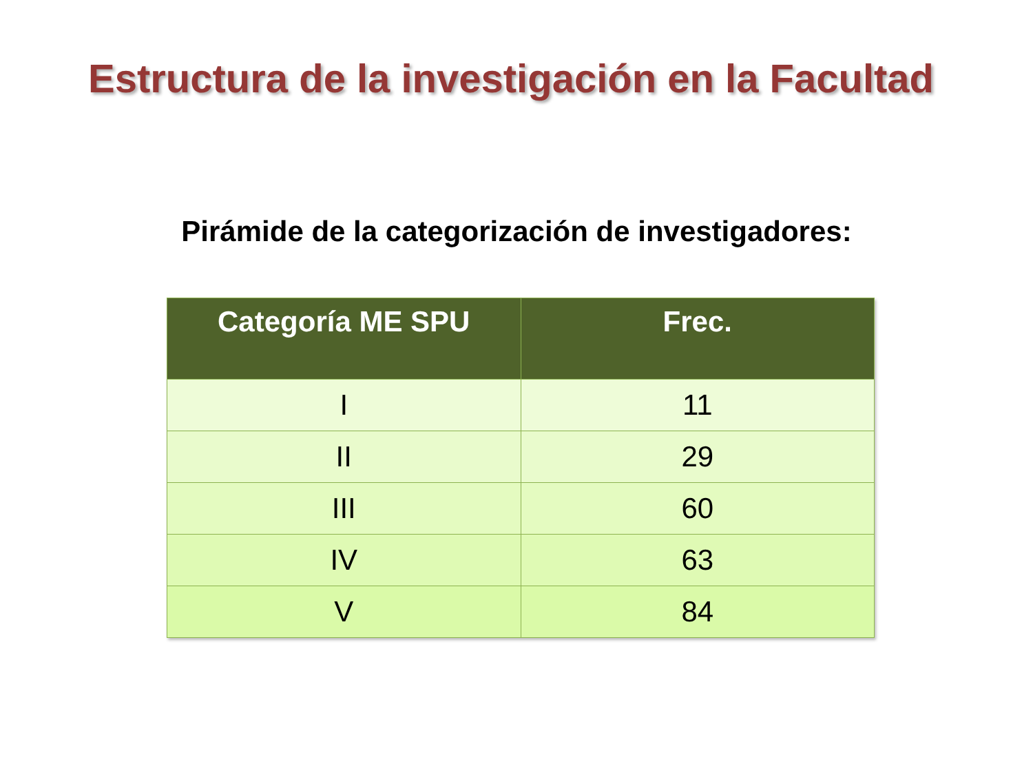Estructura de la investigación en la Facultad
Pirámide de la categorización de investigadores:
| Categoría ME SPU | Frec. |
| --- | --- |
| I | 11 |
| II | 29 |
| III | 60 |
| IV | 63 |
| V | 84 |